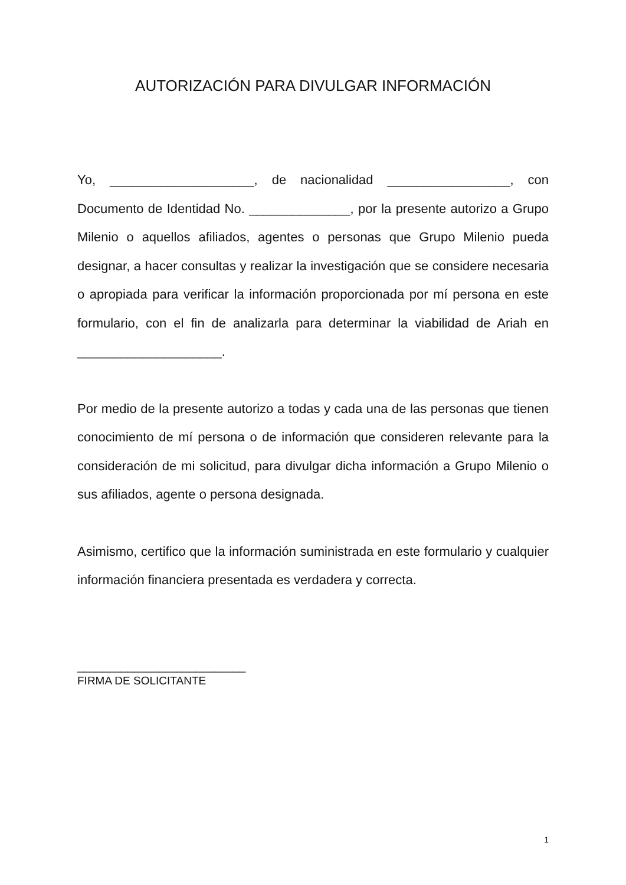AUTORIZACIÓN PARA DIVULGAR INFORMACIÓN
Yo, ____________________, de nacionalidad _________________, con Documento de Identidad No. ______________, por la presente autorizo a Grupo Milenio o aquellos afiliados, agentes o personas que Grupo Milenio pueda designar, a hacer consultas y realizar la investigación que se considere necesaria o apropiada para verificar la información proporcionada por mí persona en este formulario, con el fin de analizarla para determinar la viabilidad de Ariah en ____________________.
Por medio de la presente autorizo a todas y cada una de las personas que tienen conocimiento de mí persona o de información que consideren relevante para la consideración de mi solicitud, para divulgar dicha información a Grupo Milenio o sus afiliados, agente o persona designada.
Asimismo, certifico que la información suministrada en este formulario y cualquier información financiera presentada es verdadera y correcta.
___________________________
FIRMA DE SOLICITANTE
1